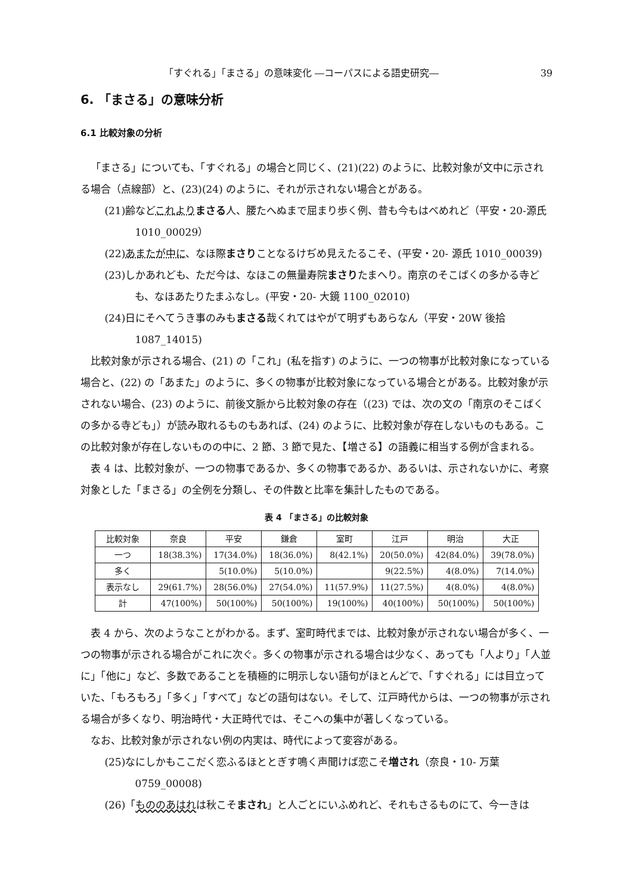「すぐれる」「まさる」の意味変化 ―コーパスによる語史研究― 39
6. 「まさる」の意味分析
6.1 比較対象の分析
「まさる」についても、「すぐれる」の場合と同じく、(21)(22) のように、比較対象が文中に示される場合（点線部）と、(23)(24) のように、それが示されない場合とがある。
(21)齢などこれより まさる人、腰たへぬまで屈まり歩く例、昔も今もはべめれど（平安・20-源氏 1010_00029）
(22)あまたが中に、なほ際まさりことなるけぢめ見えたるこそ、(平安・20- 源氏 1010_00039)
(23)しかあれども、ただ今は、なほこの無量寿院まさりたまへり。南京のそこばくの多かる寺ども、なほあたりたまふなし。(平安・20- 大鏡 1100_02010)
(24)日にそへてうき事のみもまさる哉くれてはやがて明ずもあらなん（平安・20W 後拾 1087_14015)
比較対象が示される場合、(21) の「これ」(私を指す) のように、一つの物事が比較対象になっている場合と、(22) の「あまた」のように、多くの物事が比較対象になっている場合とがある。比較対象が示されない場合、(23) のように、前後文脈から比較対象の存在（(23) では、次の文の「南京のそこばくの多かる寺ども」）が読み取れるものもあれば、(24) のように、比較対象が存在しないものもある。この比較対象が存在しないものの中に、2 節、3 節で見た、【増さる】の語義に相当する例が含まれる。
表 4 は、比較対象が、一つの物事であるか、多くの物事であるか、あるいは、示されないかに、考察対象とした「まさる」の全例を分類し、その件数と比率を集計したものである。
表 4 「まさる」の比較対象
| 比較対象 | 奈良 | 平安 | 鎌倉 | 室町 | 江戸 | 明治 | 大正 |
| --- | --- | --- | --- | --- | --- | --- | --- |
| 一つ | 18(38.3%) | 17(34.0%) | 18(36.0%) | 8(42.1%) | 20(50.0%) | 42(84.0%) | 39(78.0%) |
| 多く | | 5(10.0%) | 5(10.0%) | | 9(22.5%) | 4(8.0%) | 7(14.0%) |
| 表示なし | 29(61.7%) | 28(56.0%) | 27(54.0%) | 11(57.9%) | 11(27.5%) | 4(8.0%) | 4(8.0%) |
| 計 | 47(100%) | 50(100%) | 50(100%) | 19(100%) | 40(100%) | 50(100%) | 50(100%) |
表 4 から、次のようなことがわかる。まず、室町時代までは、比較対象が示されない場合が多く、一つの物事が示される場合がこれに次ぐ。多くの物事が示される場合は少なく、あっても「人より」「人並に」「他に」など、多数であることを積極的に明示しない語句がほとんどで、「すぐれる」には目立っていた、「もろもろ」「多く」「すべて」などの語句はない。そして、江戸時代からは、一つの物事が示される場合が多くなり、明治時代・大正時代では、そこへの集中が著しくなっている。
なお、比較対象が示されない例の内実は、時代によって変容がある。
(25)なにしかもここだく恋ふるほととぎす鳴く声聞けば恋こそ増され（奈良・10- 万葉 0759_00008)
(26)「もののあはれは秋こそまされ」と人ごとにいふめれど、それもさるものにて、今一きは